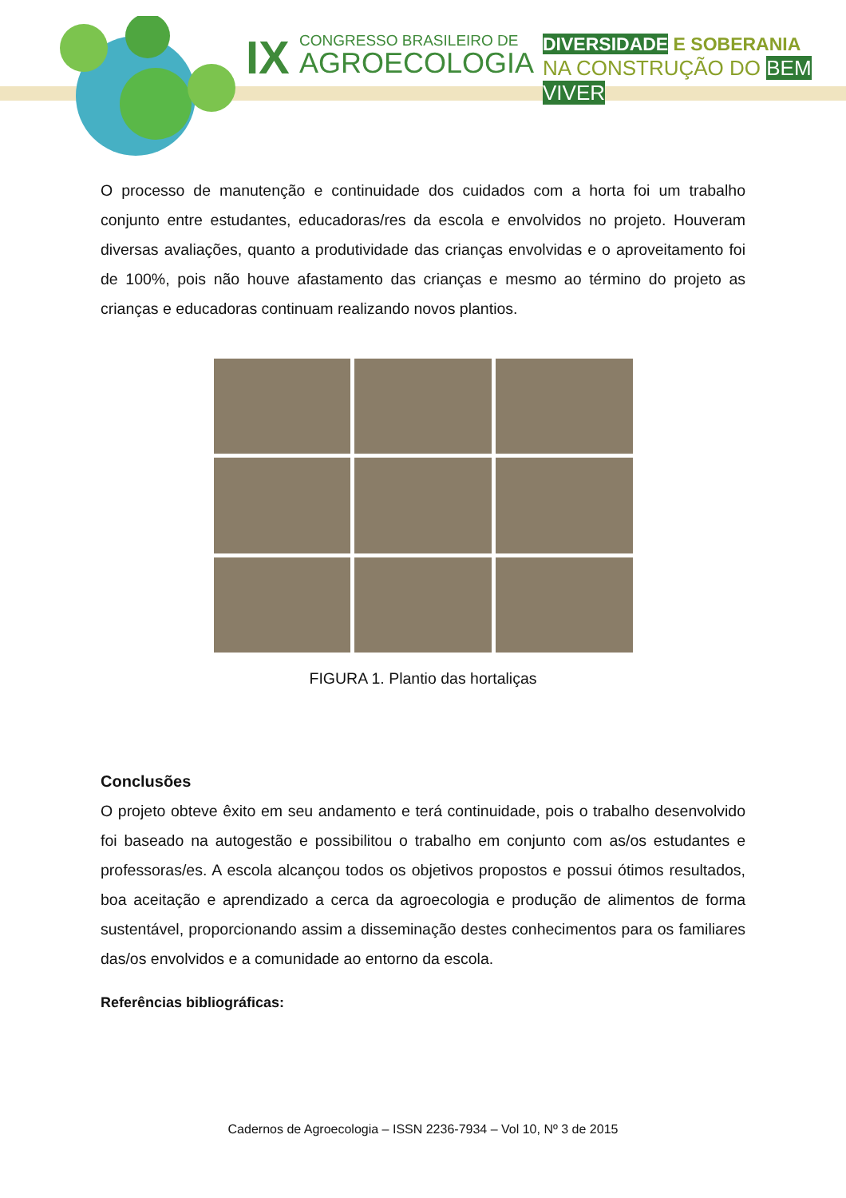IX CONGRESSO BRASILEIRO DE
AGROECOLOGIA
DIVERSIDADE E SOBERANIA
NA CONSTRUÇÃO DO BEM VIVER
O processo de manutenção e continuidade dos cuidados com a horta foi um trabalho conjunto entre estudantes, educadoras/res da escola e envolvidos no projeto. Houveram diversas avaliações, quanto a produtividade das crianças envolvidas e o aproveitamento foi de 100%, pois não houve afastamento das crianças e mesmo ao término do projeto as crianças e educadoras continuam realizando novos plantios.
FIGURA 1. Plantio das hortaliças
Conclusões
O projeto obteve êxito em seu andamento e terá continuidade, pois o trabalho desenvolvido foi baseado na autogestão e possibilitou o trabalho em conjunto com as/os estudantes e professoras/es. A escola alcançou todos os objetivos propostos e possui ótimos resultados, boa aceitação e aprendizado a cerca da agroecologia e produção de alimentos de forma sustentável, proporcionando assim a disseminação destes conhecimentos para os familiares das/os envolvidos e a comunidade ao entorno da escola.
Referências bibliográficas:
Cadernos de Agroecologia – ISSN 2236-7934 – Vol 10, Nº 3 de 2015